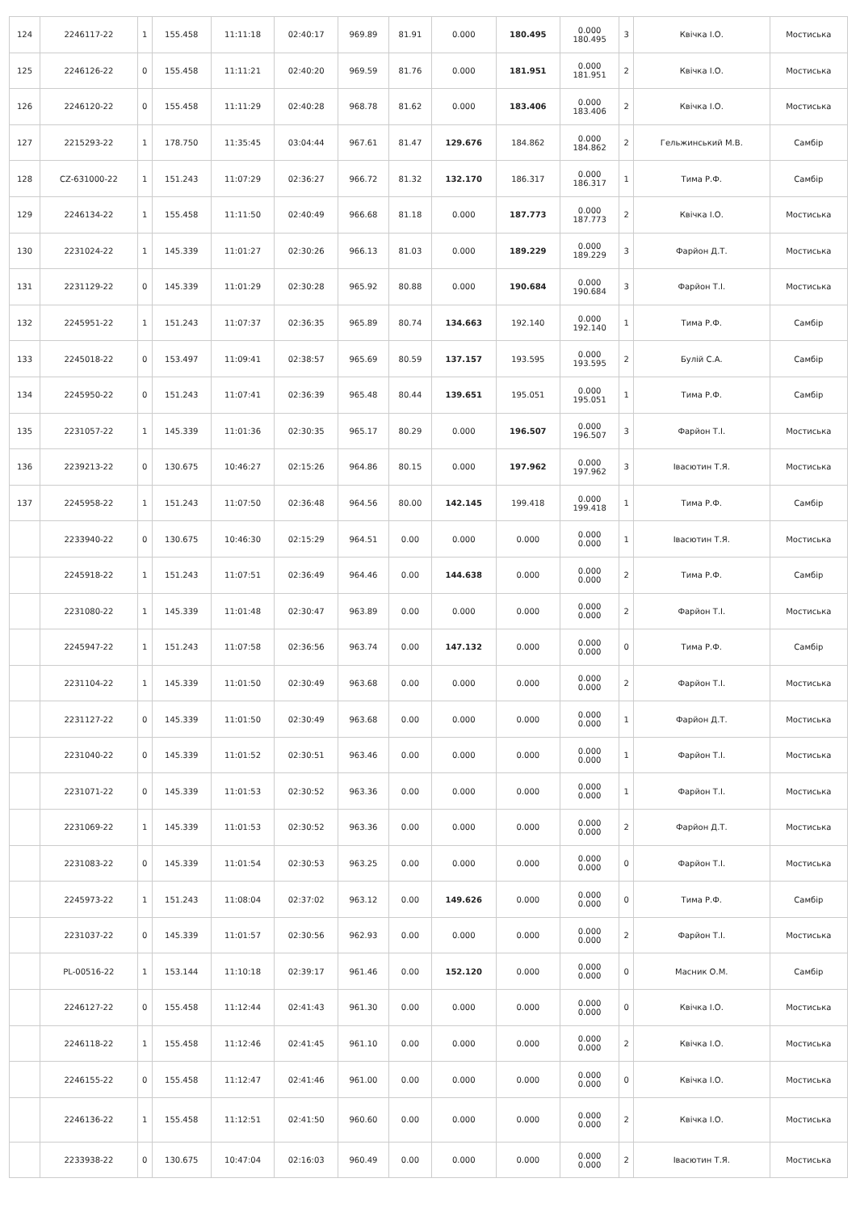| 124 | 2246117-22 | 1 | 155.458 | 11:11:18 | 02:40:17 | 969.89 | 81.91 | 0.000 | 180.495 | 0.000 180.495 | 3 | Квічка І.О. | Мостиська |
| 125 | 2246126-22 | 0 | 155.458 | 11:11:21 | 02:40:20 | 969.59 | 81.76 | 0.000 | 181.951 | 0.000 181.951 | 2 | Квічка І.О. | Мостиська |
| 126 | 2246120-22 | 0 | 155.458 | 11:11:29 | 02:40:28 | 968.78 | 81.62 | 0.000 | 183.406 | 0.000 183.406 | 2 | Квічка І.О. | Мостиська |
| 127 | 2215293-22 | 1 | 178.750 | 11:35:45 | 03:04:44 | 967.61 | 81.47 | 129.676 | 184.862 | 0.000 184.862 | 2 | Гельжинський М.В. | Самбір |
| 128 | CZ-631000-22 | 1 | 151.243 | 11:07:29 | 02:36:27 | 966.72 | 81.32 | 132.170 | 186.317 | 0.000 186.317 | 1 | Тима Р.Ф. | Самбір |
| 129 | 2246134-22 | 1 | 155.458 | 11:11:50 | 02:40:49 | 966.68 | 81.18 | 0.000 | 187.773 | 0.000 187.773 | 2 | Квічка І.О. | Мостиська |
| 130 | 2231024-22 | 1 | 145.339 | 11:01:27 | 02:30:26 | 966.13 | 81.03 | 0.000 | 189.229 | 0.000 189.229 | 3 | Фарйон Д.Т. | Мостиська |
| 131 | 2231129-22 | 0 | 145.339 | 11:01:29 | 02:30:28 | 965.92 | 80.88 | 0.000 | 190.684 | 0.000 190.684 | 3 | Фарйон Т.І. | Мостиська |
| 132 | 2245951-22 | 1 | 151.243 | 11:07:37 | 02:36:35 | 965.89 | 80.74 | 134.663 | 192.140 | 0.000 192.140 | 1 | Тима Р.Ф. | Самбір |
| 133 | 2245018-22 | 0 | 153.497 | 11:09:41 | 02:38:57 | 965.69 | 80.59 | 137.157 | 193.595 | 0.000 193.595 | 2 | Булій С.А. | Самбір |
| 134 | 2245950-22 | 0 | 151.243 | 11:07:41 | 02:36:39 | 965.48 | 80.44 | 139.651 | 195.051 | 0.000 195.051 | 1 | Тима Р.Ф. | Самбір |
| 135 | 2231057-22 | 1 | 145.339 | 11:01:36 | 02:30:35 | 965.17 | 80.29 | 0.000 | 196.507 | 0.000 196.507 | 3 | Фарйон Т.І. | Мостиська |
| 136 | 2239213-22 | 0 | 130.675 | 10:46:27 | 02:15:26 | 964.86 | 80.15 | 0.000 | 197.962 | 0.000 197.962 | 3 | Івасютин Т.Я. | Мостиська |
| 137 | 2245958-22 | 1 | 151.243 | 11:07:50 | 02:36:48 | 964.56 | 80.00 | 142.145 | 199.418 | 0.000 199.418 | 1 | Тима Р.Ф. | Самбір |
| | 2233940-22 | 0 | 130.675 | 10:46:30 | 02:15:29 | 964.51 | 0.00 | 0.000 | 0.000 | 0.000 0.000 | 1 | Івасютин Т.Я. | Мостиська |
| | 2245918-22 | 1 | 151.243 | 11:07:51 | 02:36:49 | 964.46 | 0.00 | 144.638 | 0.000 | 0.000 0.000 | 2 | Тима Р.Ф. | Самбір |
| | 2231080-22 | 1 | 145.339 | 11:01:48 | 02:30:47 | 963.89 | 0.00 | 0.000 | 0.000 | 0.000 0.000 | 2 | Фарйон Т.І. | Мостиська |
| | 2245947-22 | 1 | 151.243 | 11:07:58 | 02:36:56 | 963.74 | 0.00 | 147.132 | 0.000 | 0.000 0.000 | 0 | Тима Р.Ф. | Самбір |
| | 2231104-22 | 1 | 145.339 | 11:01:50 | 02:30:49 | 963.68 | 0.00 | 0.000 | 0.000 | 0.000 0.000 | 2 | Фарйон Т.І. | Мостиська |
| | 2231127-22 | 0 | 145.339 | 11:01:50 | 02:30:49 | 963.68 | 0.00 | 0.000 | 0.000 | 0.000 0.000 | 1 | Фарйон Д.Т. | Мостиська |
| | 2231040-22 | 0 | 145.339 | 11:01:52 | 02:30:51 | 963.46 | 0.00 | 0.000 | 0.000 | 0.000 0.000 | 1 | Фарйон Т.І. | Мостиська |
| | 2231071-22 | 0 | 145.339 | 11:01:53 | 02:30:52 | 963.36 | 0.00 | 0.000 | 0.000 | 0.000 0.000 | 1 | Фарйон Т.І. | Мостиська |
| | 2231069-22 | 1 | 145.339 | 11:01:53 | 02:30:52 | 963.36 | 0.00 | 0.000 | 0.000 | 0.000 0.000 | 2 | Фарйон Д.Т. | Мостиська |
| | 2231083-22 | 0 | 145.339 | 11:01:54 | 02:30:53 | 963.25 | 0.00 | 0.000 | 0.000 | 0.000 0.000 | 0 | Фарйон Т.І. | Мостиська |
| | 2245973-22 | 1 | 151.243 | 11:08:04 | 02:37:02 | 963.12 | 0.00 | 149.626 | 0.000 | 0.000 0.000 | 0 | Тима Р.Ф. | Самбір |
| | 2231037-22 | 0 | 145.339 | 11:01:57 | 02:30:56 | 962.93 | 0.00 | 0.000 | 0.000 | 0.000 0.000 | 2 | Фарйон Т.І. | Мостиська |
| | PL-00516-22 | 1 | 153.144 | 11:10:18 | 02:39:17 | 961.46 | 0.00 | 152.120 | 0.000 | 0.000 0.000 | 0 | Масник О.М. | Самбір |
| | 2246127-22 | 0 | 155.458 | 11:12:44 | 02:41:43 | 961.30 | 0.00 | 0.000 | 0.000 | 0.000 0.000 | 0 | Квічка І.О. | Мостиська |
| | 2246118-22 | 1 | 155.458 | 11:12:46 | 02:41:45 | 961.10 | 0.00 | 0.000 | 0.000 | 0.000 0.000 | 2 | Квічка І.О. | Мостиська |
| | 2246155-22 | 0 | 155.458 | 11:12:47 | 02:41:46 | 961.00 | 0.00 | 0.000 | 0.000 | 0.000 0.000 | 0 | Квічка І.О. | Мостиська |
| | 2246136-22 | 1 | 155.458 | 11:12:51 | 02:41:50 | 960.60 | 0.00 | 0.000 | 0.000 | 0.000 0.000 | 2 | Квічка І.О. | Мостиська |
| | 2233938-22 | 0 | 130.675 | 10:47:04 | 02:16:03 | 960.49 | 0.00 | 0.000 | 0.000 | 0.000 0.000 | 2 | Івасютин Т.Я. | Мостиська |